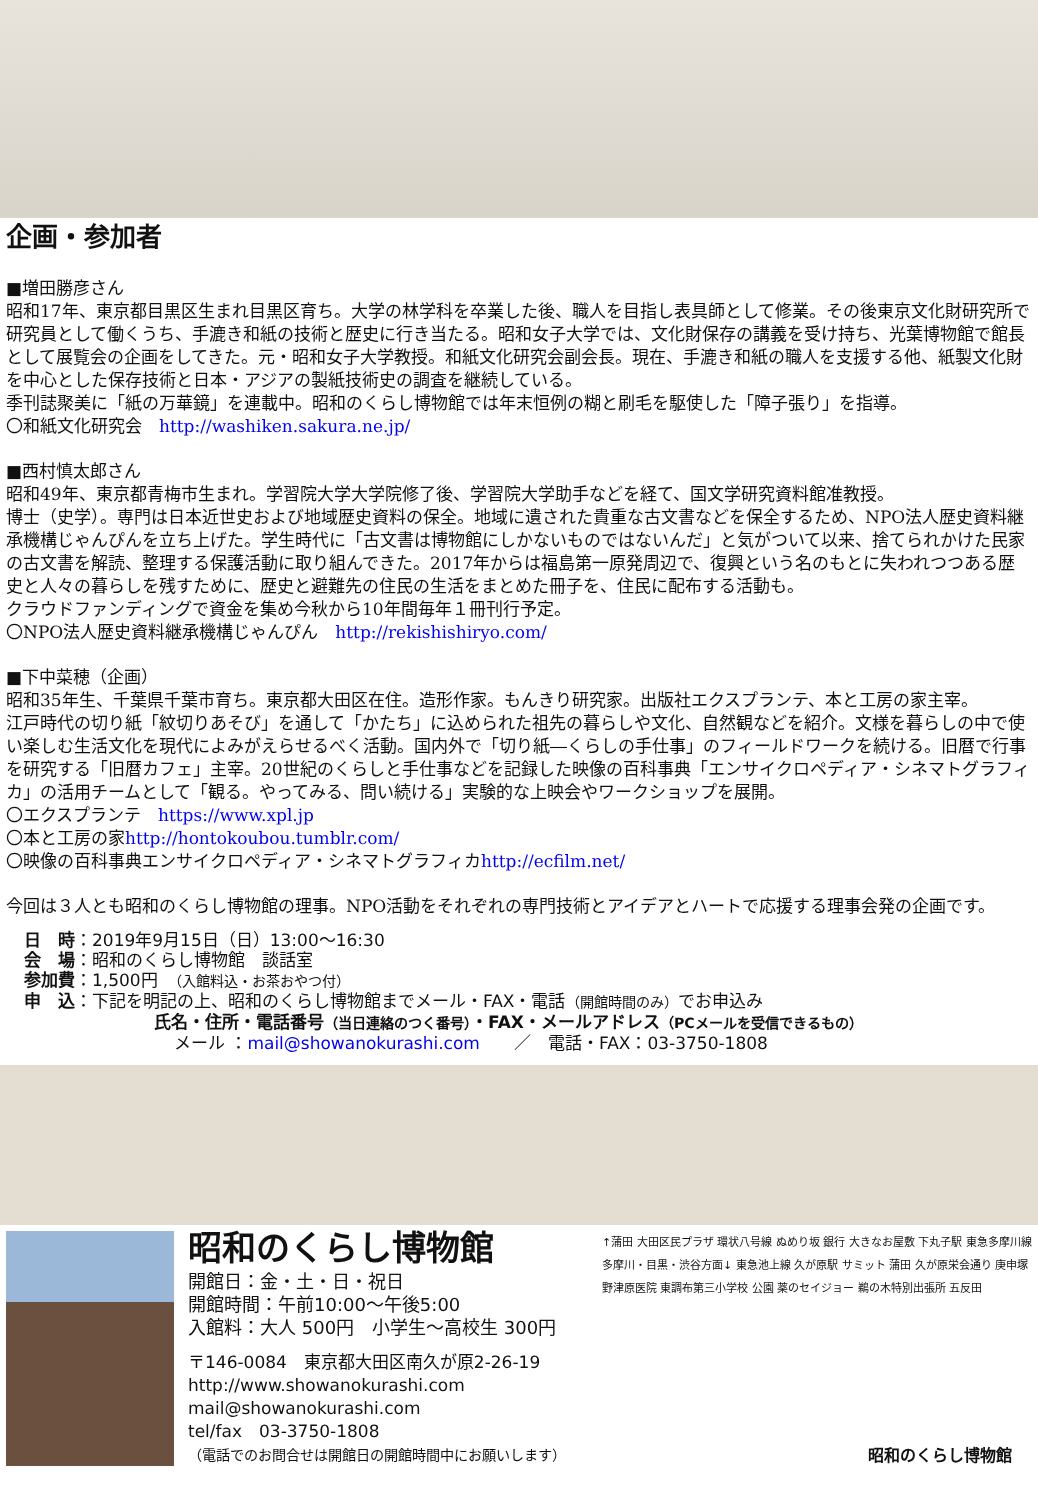企画・参加者
■増田勝彦さん
昭和17年、東京都目黒区生まれ目黒区育ち。大学の林学科を卒業した後、職人を目指し表具師として修業。その後東京文化財研究所で研究員として働くうち、手漉き和紙の技術と歴史に行き当たる。昭和女子大学では、文化財保存の講義を受け持ち、光葉博物館で館長として展覧会の企画をしてきた。元・昭和女子大学教授。和紙文化研究会副会長。現在、手漉き和紙の職人を支援する他、紙製文化財を中心とした保存技術と日本・アジアの製紙技術史の調査を継続している。
季刊誌聚美に「紙の万華鏡」を連載中。昭和のくらし博物館では年末恒例の糊と刷毛を駆使した「障子張り」を指導。
〇和紙文化研究会　http://washiken.sakura.ne.jp/
■西村慎太郎さん
昭和49年、東京都青梅市生まれ。学習院大学大学院修了後、学習院大学助手などを経て、国文学研究資料館准教授。
博士（史学）。専門は日本近世史および地域歴史資料の保全。地域に遺された貴重な古文書などを保全するため、NPO法人歴史資料継承機構じゃんぴんを立ち上げた。学生時代に「古文書は博物館にしかないものではないんだ」と気がついて以来、捨てられかけた民家の古文書を解読、整理する保護活動に取り組んできた。2017年からは福島第一原発周辺で、復興という名のもとに失われつつある歴史と人々の暮らしを残すために、歴史と避難先の住民の生活をまとめた冊子を、住民に配布する活動も。
クラウドファンディングで資金を集め今秋から10年間毎年１冊刊行予定。
〇NPO法人歴史資料継承機構じゃんぴん　http://rekishishiryo.com/
■下中菜穂（企画）
昭和35年生、千葉県千葉市育ち。東京都大田区在住。造形作家。もんきり研究家。出版社エクスプランテ、本と工房の家主宰。
江戸時代の切り紙「紋切りあそび」を通して「かたち」に込められた祖先の暮らしや文化、自然観などを紹介。文様を暮らしの中で使い楽しむ生活文化を現代によみがえらせるべく活動。国内外で「切り紙―くらしの手仕事」のフィールドワークを続ける。旧暦で行事を研究する「旧暦カフェ」主宰。20世紀のくらしと手仕事などを記録した映像の百科事典「エンサイクロペディア・シネマトグラフィカ」の活用チームとして「観る。やってみる、問い続ける」実験的な上映会やワークショップを展開。
〇エクスプランテ　https://www.xpl.jp
〇本と工房の家http://hontokoubou.tumblr.com/
〇映像の百科事典エンサイクロペディア・シネマトグラフィカhttp://ecfilm.net/
今回は３人とも昭和のくらし博物館の理事。NPO活動をそれぞれの専門技術とアイデアとハートで応援する理事会発の企画です。
日　時：2019年9月15日（日）13:00～16:30
会　場：昭和のくらし博物館　談話室
参加費：1,500円　（入館料込・お茶おやつ付）
申　込：下記を明記の上、昭和のくらし博物館までメール・FAX・電話（開館時間のみ）でお申込み
氏名・住所・電話番号（当日連絡のつく番号）・FAX・メールアドレス（PCメールを受信できるもの）
メール ：mail@showanokurashi.com　　／　電話・FAX：03-3750-1808
昭和のくらし博物館
開館日：金・土・日・祝日
開館時間：午前10:00～午後5:00
入館料：大人 500円　小学生～高校生 300円
〒146-0084　東京都大田区南久が原2-26-19
http://www.showanokurashi.com
mail@showanokurashi.com
tel/fax　03-3750-1808
（電話でのお問合せは開館日の開館時間中にお願いします）
↑蒲田 大田区民プラザ 環状八号線 ぬめり坂 銀行 大きなお屋敷 下丸子駅 東急多摩川線 多摩川・目黒・渋谷方面↓ 東急池上線 久が原駅 サミット 蒲田 久が原栄会通り 庚申塚 野津原医院 東調布第三小学校 公園 薬のセイジョー 鵜の木特別出張所 五反田
昭和のくらし博物館